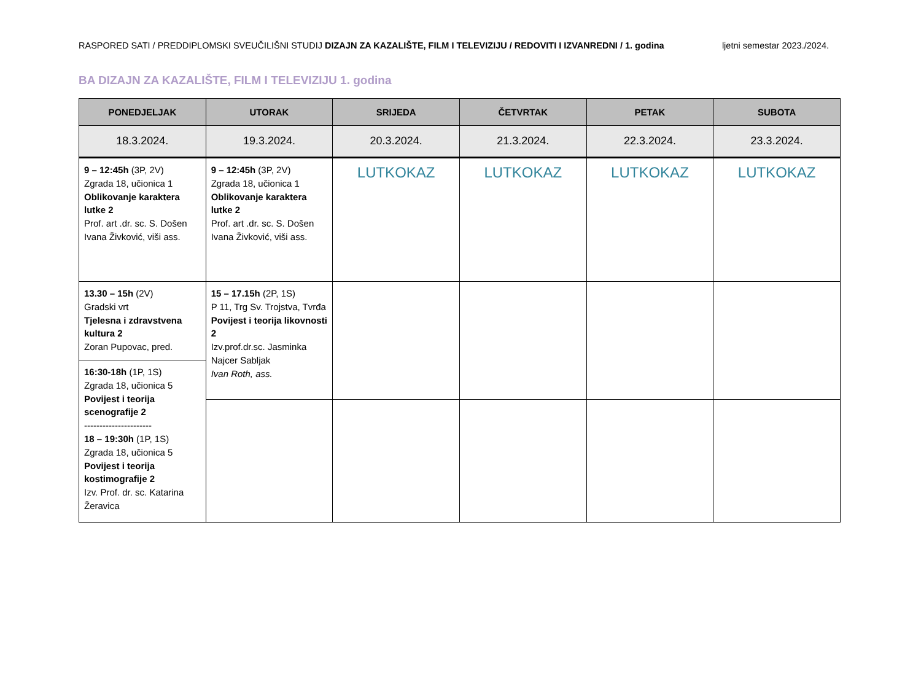RASPORED SATI / PREDDIPLOMSKI SVEUČILIŠNI STUDIJ DIZAJN ZA KAZALIŠTE, FILM I TELEVIZIJU / REDOVITI I IZVANREDNI / 1. godina ljetni semestar 2023./2024.
BA DIZAJN ZA KAZALIŠTE, FILM I TELEVIZIJU 1. godina
| PONEDJELJAK | UTORAK | SRIJEDA | ČETVRTAK | PETAK | SUBOTA |
| --- | --- | --- | --- | --- | --- |
| 18.3.2024. | 19.3.2024. | 20.3.2024. | 21.3.2024. | 22.3.2024. | 23.3.2024. |
| 9 – 12:45h (3P, 2V) Zgrada 18, učionica 1 Oblikovanje karaktera lutke 2 Prof. art .dr. sc. S. Došen Ivana Živković, viši ass. | 9 – 12:45h (3P, 2V) Zgrada 18, učionica 1 Oblikovanje karaktera lutke 2 Prof. art .dr. sc. S. Došen Ivana Živković, viši ass. | LUTKOKAZ | LUTKOKAZ | LUTKOKAZ | LUTKOKAZ |
| 13.30 – 15h (2V) Gradski vrt Tjelesna i zdravstvena kultura 2 Zoran Pupovac, pred. | 15 – 17.15h (2P, 1S) P 11, Trg Sv. Trojstva, Tvrđa Povijest i teorija likovnosti 2 Izv.prof.dr.sc. Jasminka Najcer Sabljak Ivan Roth, ass. | | | | |
| 16:30-18h (1P, 1S) Zgrada 18, učionica 5 Povijest i teorija scenografije 2 ---------------------- 18 – 19:30h (1P, 1S) Zgrada 18, učionica 5 Povijest i teorija kostimografije 2 Izv. Prof. dr. sc. Katarina Žeravica | | | | | |